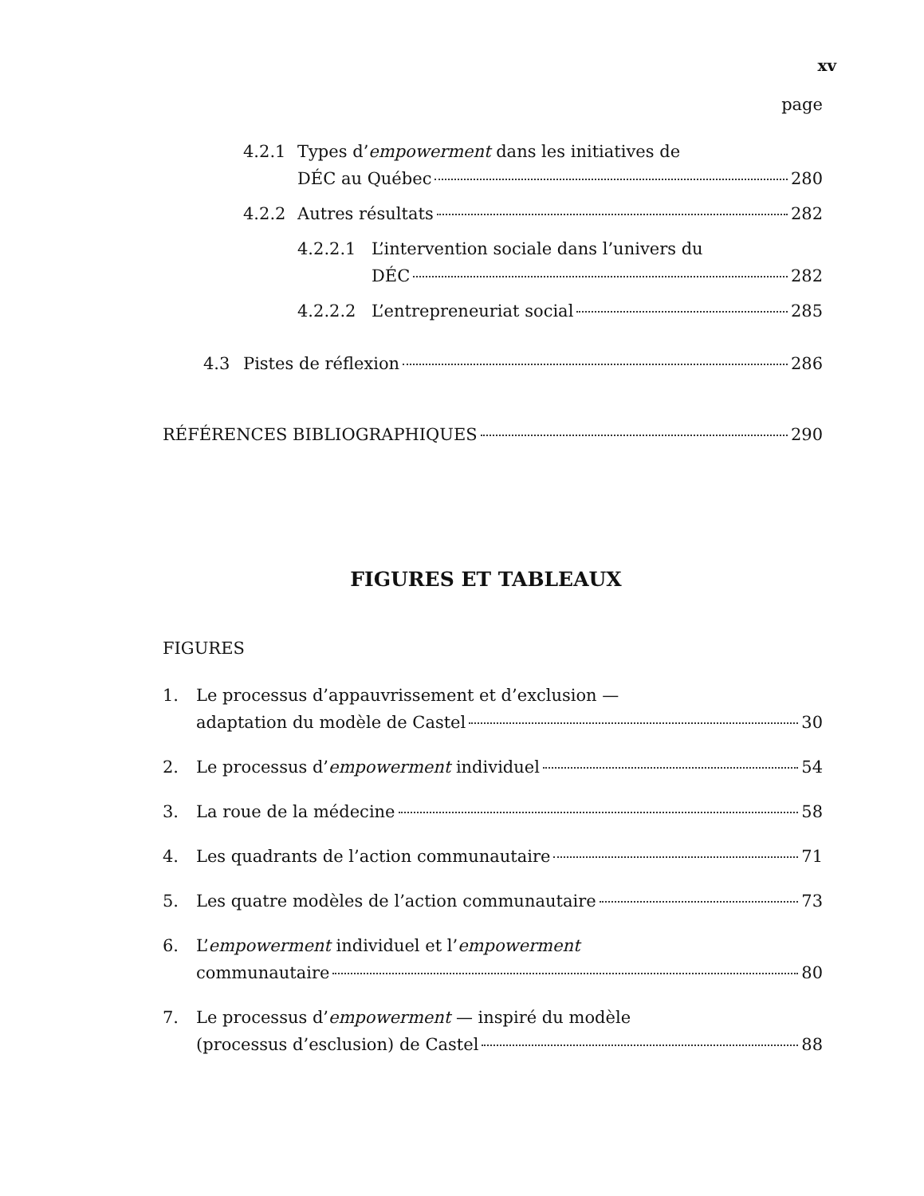xv
page
4.2.1 Types d’empowerment dans les initiatives de
DÉC au Québec 280
4.2.2 Autres résultats 282
4.2.2.1 L’intervention sociale dans l’univers du
DÉC 282
4.2.2.2 L’entrepreneuriat social 285
4.3 Pistes de réflexion 286
RÉFÉRENCES BIBLIOGRAPHIQUES 290
FIGURES ET TABLEAUX
FIGURES
1. Le processus d’appauvrissement et d’exclusion —
adaptation du modèle de Castel 30
2. Le processus d’ empowerment individuel 54
3. La roue de la médecine 58
4. Les quadrants de l’action communautaire 71
5. Les quatre modèles de l’action communautaire 73
6. L’empowerment individuel et l’empowerment
communautaire 80
7. Le processus d’empowerment — inspiré du modèle
(processus d’esclusion) de Castel 88